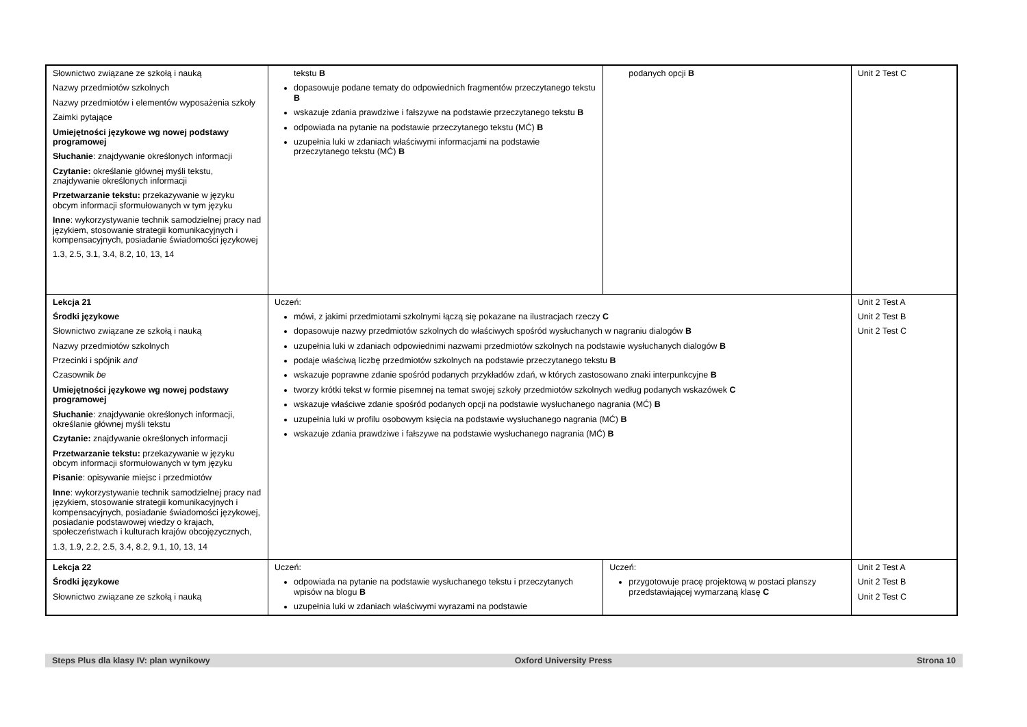| Słownictwo związane ze szkołą i nauką Nazwy przedmiotów szkolnych Nazwy przedmiotów i elementów wyposażenia szkoły Zaimki pytające Umiejętności językowe wg nowej podstawy programowej Słuchanie : znajdywanie określonych informacji Czytanie: określanie głównej myśli tekstu, znajdywanie określonych informacji Przetwarzanie tekstu: przekazywanie w języku obcym informacji sformułowanych w tym języku Inne : wykorzystywanie technik samodzielnej pracy nad językiem, stosowanie strategii komunikacyjnych i kompensacyjnych, posiadanie świadomości językowej 1.3, 2.5, 3.1, 3.4, 8.2, 10, 13, 14 | tekstu B dopasowuje podane tematy do odpowiednich fragmentów przeczytanego tekstu B wskazuje zdania prawdziwe i fałszywe na podstawie przeczytanego tekstu B odpowiada na pytanie na podstawie przeczytanego tekstu (MĆ) B uzupełnia luki w zdaniach właściwymi informacjami na podstawie przeczytanego tekstu (MĆ) B | podanych opcji B | Unit 2 Test C |
| Lekcja 21 Środki językowe Słownictwo związane ze szkołą i nauką Nazwy przedmiotów szkolnych Przecinki i spójnik and Czasownik be Umiejętności językowe wg nowej podstawy programowej Słuchanie : znajdywanie określonych informacji, określanie głównej myśli tekstu Czytanie: znajdywanie określonych informacji Przetwarzanie tekstu: przekazywanie w języku obcym informacji sformułowanych w tym języku Pisanie : opisywanie miejsc i przedmiotów Inne : wykorzystywanie technik samodzielnej pracy nad językiem, stosowanie strategii komunikacyjnych i kompensacyjnych, posiadanie świadomości językowej, posiadanie podstawowej wiedzy o krajach, społeczeństwach i kulturach krajów obcojęzycznych, 1.3, 1.9, 2.2, 2.5, 3.4, 8.2, 9.1, 10, 13, 14 | Uczeń: mówi, z jakimi przedmiotami szkolnymi łączą się pokazane na ilustracjach rzeczy C dopasowuje nazwy przedmiotów szkolnych do właściwych spośród wysłuchanych w nagraniu dialogów B uzupełnia luki w zdaniach odpowiednimi nazwami przedmiotów szkolnych na podstawie wysłuchanych dialogów B podaje właściwą liczbę przedmiotów szkolnych na podstawie przeczytanego tekstu B wskazuje poprawne zdanie spośród podanych przykładów zdań, w których zastosowano znaki interpunkcyjne B tworzy krótki tekst w formie pisemnej na temat swojej szkoły przedmiotów szkolnych według podanych wskazówek C wskazuje właściwe zdanie spośród podanych opcji na podstawie wysłuchanego nagrania (MĆ) B uzupełnia luki w profilu osobowym księcia na podstawie wysłuchanego nagrania (MĆ) B wskazuje zdania prawdziwe i fałszywe na podstawie wysłuchanego nagrania (MĆ) B | | Unit 2 Test A Unit 2 Test B Unit 2 Test C |
| Lekcja 22 Środki językowe Słownictwo związane ze szkołą i nauką | Uczeń: odpowiada na pytanie na podstawie wysłuchanego tekstu i przeczytanych wpisów na blogu B uzupełnia luki w zdaniach właściwymi wyrazami na podstawie | Uczeń: przygotowuje pracę projektową w postaci planszy przedstawiającej wymarzaną klasę C | Unit 2 Test A Unit 2 Test B Unit 2 Test C |
Steps Plus dla klasy IV: plan wynikowy Oxford University Press Strona 10